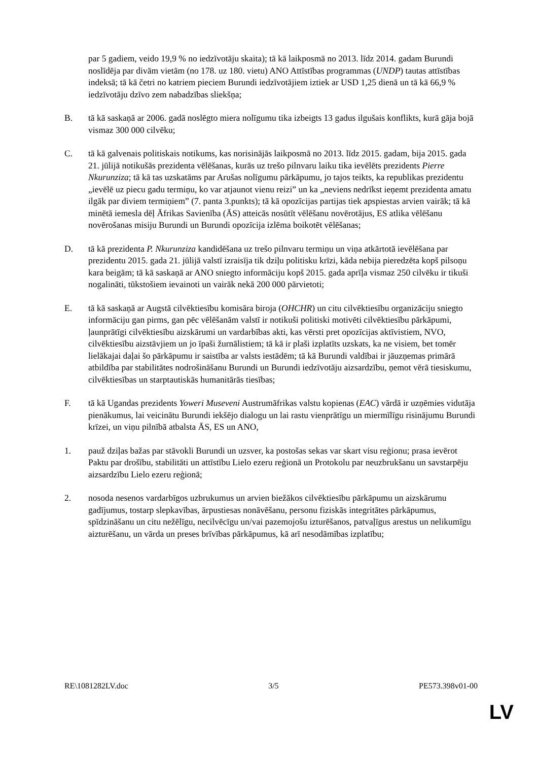par 5 gadiem, veido 19,9 % no iedzīvotāju skaita); tā kā laikposmā no 2013. līdz 2014. gadam Burundi noslīdēja par divām vietām (no 178. uz 180. vietu) ANO Attīstības programmas (UNDP) tautas attīstības indeksā; tā kā četri no katriem pieciem Burundi iedzīvotājiem iztiek ar USD 1,25 dienā un tā kā 66,9 % iedzīvotāju dzīvo zem nabadzības sliekšņa;
B. tā kā saskaņā ar 2006. gadā noslēgto miera nolīgumu tika izbeigts 13 gadus ilgušais konflikts, kurā gāja bojā vismaz 300 000 cilvēku;
C. tā kā galvenais politiskais notikums, kas norisinājās laikposmā no 2013. līdz 2015. gadam, bija 2015. gada 21. jūlijā notikušās prezidenta vēlēšanas, kurās uz trešo pilnvaru laiku tika ievēlēts prezidents Pierre Nkurunziza; tā kā tas uzskatāms par Arušas nolīgumu pārkāpumu, jo tajos teikts, ka republikas prezidentu „ievēlē uz piecu gadu termiņu, ko var atjaunot vienu reizi” un ka „neviens nedrīkst ieņemt prezidenta amatu ilgāk par diviem termiņiem” (7. panta 3.punkts); tā kā opozīcijas partijas tiek apspiestas arvien vairāk; tā kā minētā iemesla dēļ Āfrikas Savienība (ĀS) atteicās nosūtīt vēlēšanu novērotājus, ES atlika vēlēšanu novērošanas misiju Burundi un Burundi opozīcija izlēma boikotēt vēlēšanas;
D. tā kā prezidenta P. Nkurunziza kandidēšana uz trešo pilnvaru termiņu un viņa atkārtotā ievēlēšana par prezidentu 2015. gada 21. jūlijā valstī izraisīja tik dziļu politisku krīzi, kāda nebija pieredzēta kopš pilsoņu kara beigām; tā kā saskaņā ar ANO sniegto informāciju kopš 2015. gada aprīļa vismaz 250 cilvēku ir tikuši nogalināti, tūkstošiem ievainoti un vairāk nekā 200 000 pārvietoti;
E. tā kā saskaņā ar Augstā cilvēktiesību komisāra biroja (OHCHR) un citu cilvēktiesību organizāciju sniegto informāciju gan pirms, gan pēc vēlēšanām valstī ir notikuši politiski motivēti cilvēktiesību pārkāpumi, ļaunprātīgi cilvēktiesību aizskārumi un vardarbības akti, kas vērsti pret opozīcijas aktīvistiem, NVO, cilvēktiesību aizstāvjiem un jo īpaši žurnālistiem; tā kā ir plaši izplatīts uzskats, ka ne visiem, bet tomēr lielākajai daļai šo pārkāpumu ir saistība ar valsts iestādēm; tā kā Burundi valdībai ir jāuzņemas primārā atbildība par stabilitātes nodrošināšanu Burundi un Burundi iedzīvotāju aizsardzību, ņemot vērā tiesiskumu, cilvēktiesības un starptautiskās humanitārās tiesības;
F. tā kā Ugandas prezidents Yoweri Museveni Austrumāfrikas valstu kopienas (EAC) vārdā ir uzņēmies vidutāja pienākumus, lai veicinātu Burundi iekšējo dialogu un lai rastu vienprātīgu un miermīlīgu risinājumu Burundi krīzei, un viņu pilnībā atbalsta ĀS, ES un ANO,
1. pauž dziļas bažas par stāvokli Burundi un uzsver, ka postošas sekas var skart visu reģionu; prasa ievērot Paktu par drošību, stabilitāti un attīstību Lielo ezeru reģionā un Protokolu par neuzbrukšanu un savstarpēju aizsardzību Lielo ezeru reģionā;
2. nosoda nesenos vardarbīgos uzbrukumus un arvien biežākos cilvēktiesību pārkāpumu un aizskārumu gadījumus, tostarp slepkavības, ārpustiesas nonāvēšanu, personu fiziskās integritātes pārkāpumus, spīdzināšanu un citu nežēlīgu, necilvēcīgu un/vai pazemojošu izturēšanos, patvaļīgus arestus un nelikumīgu aizturēšanu, un vārda un preses brīvības pārkāpumus, kā arī nesodāmības izplatību;
RE\1081282LV.doc 3/5 PE573.398v01-00
LV